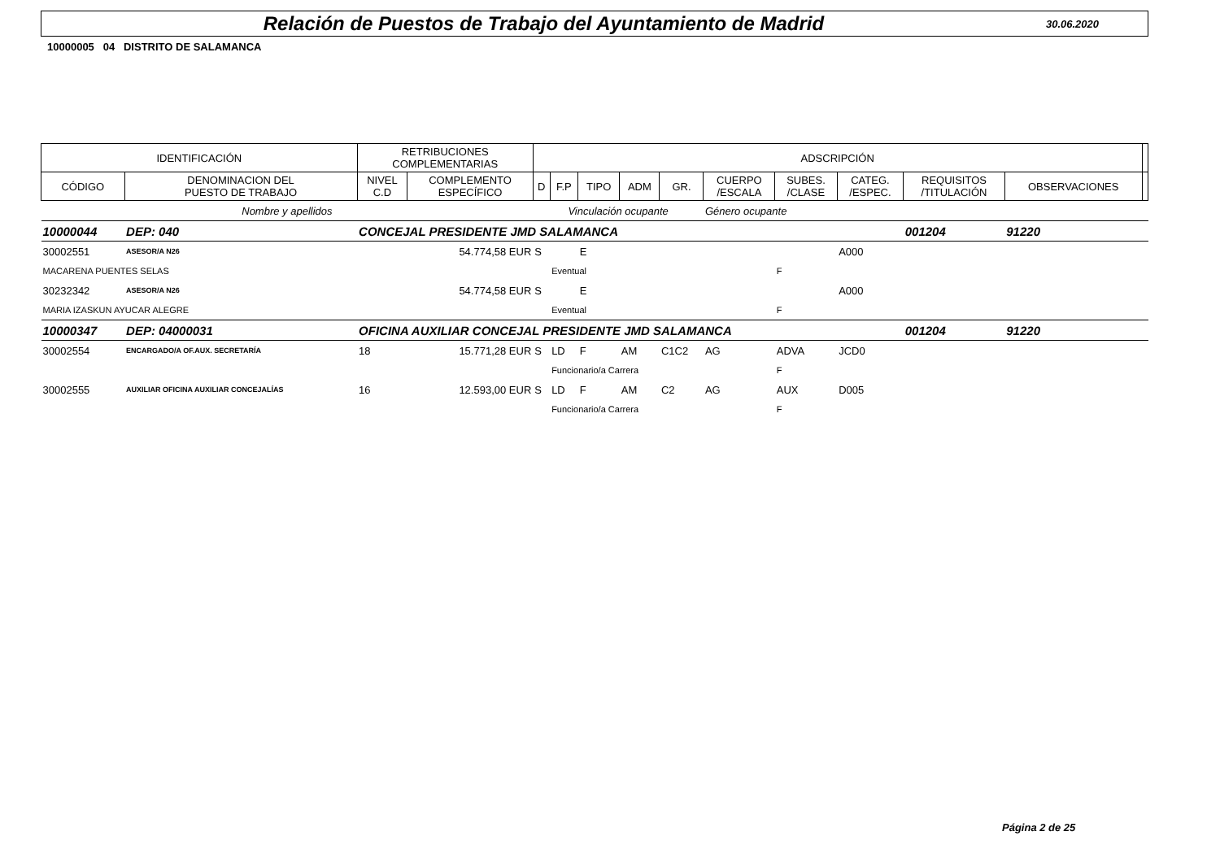Relación de Puestos de Trabajo del Ayuntamiento de Madrid
30.06.2020
10000005 04 DISTRITO DE SALAMANCA
| IDENTIFICACIÓN | | RETRIBUCIONES COMPLEMENTARIAS | | ADSCRIPCIÓN | | | | | | | | | | |
| --- | --- | --- | --- | --- | --- | --- | --- | --- | --- | --- | --- | --- | --- | --- |
| CÓDIGO | DENOMINACION DEL PUESTO DE TRABAJO | NIVEL C.D | COMPLEMENTO ESPECÍFICO | D | F.P | TIPO | ADM | GR. | CUERPO /ESCALA | SUBES. /CLASE | CATEG. /ESPEC. | REQUISITOS /TITULACIÓN | OBSERVACIONES | |
| Nombre y apellidos | | | | Vinculación ocupante | | | | | Género ocupante | | | | | |
| 10000044 | DEP: 040 | CONCEJAL PRESIDENTE JMD SALAMANCA | | | | | | | | | | 001204 | 91220 | |
| 30002551 | ASESOR/A N26 | | 54.774,58 EUR | S | | E | | | | | A000 | | | |
| MACARENA PUENTES SELAS | | | | | Eventual | | | | | F | | | | |
| 30232342 | ASESOR/A N26 | | 54.774,58 EUR | S | | E | | | | | A000 | | | |
| MARIA IZASKUN AYUCAR ALEGRE | | | | | Eventual | | | | | F | | | | |
| 10000347 | DEP: 04000031 | OFICINA AUXILIAR CONCEJAL PRESIDENTE JMD SALAMANCA | | | | | | | | | | 001204 | 91220 | |
| 30002554 | ENCARGADO/A OF.AUX. SECRETARÍA | 18 | 15.771,28 EUR | S | LD | F | AM | C1C2 | AG | ADVA | JCD0 | | | |
| | | | | | Funcionario/a Carrera | | | | | F | | | | |
| 30002555 | AUXILIAR OFICINA AUXILIAR CONCEJALÍAS | 16 | 12.593,00 EUR | S | LD | F | AM | C2 | AG | AUX | D005 | | | |
| | | | | | Funcionario/a Carrera | | | | | F | | | | |
Página 2 de 25